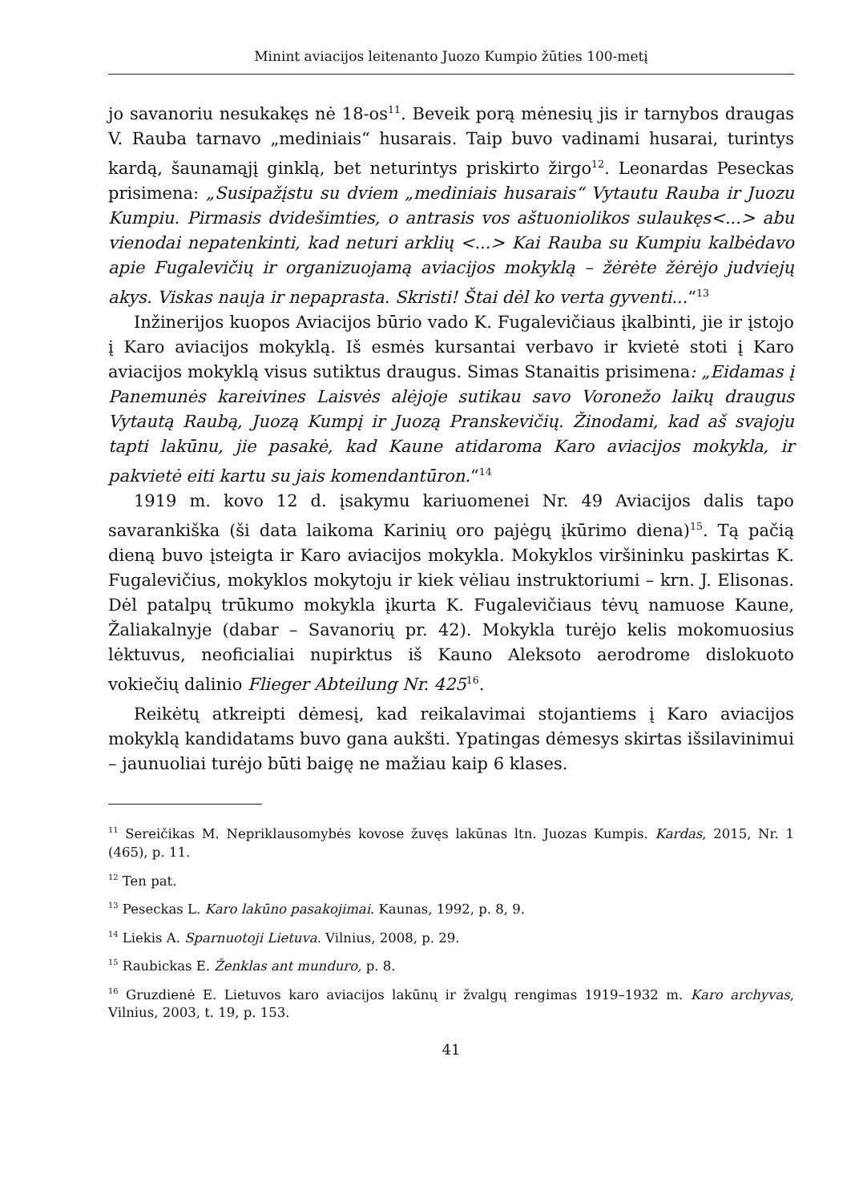Minint aviacijos leitenanto Juozo Kumpio žūties 100-metį
jo savanoriu nesukakęs nė 18-os<sup>11</sup>. Beveik porą mėnesių jis ir tarnybos draugas V. Rauba tarnavo „mediniais“ husarais. Taip buvo vadinami husarai, turintys kardą, šaunamąjį ginklą, bet neturintys priskirto žirgo<sup>12</sup>. Leonardas Peseckas prisimena: „Susipažįstu su dviem „mediniais husarais“ Vytautu Rauba ir Juozu Kumpiu. Pirmasis dvidešimties, o antrasis vos aštuoniolikos sulaukęs<...> abu vienodai nepatenkinti, kad neturi arklių <...> Kai Rauba su Kumpiu kalbėdavo apie Fugalevičių ir organizuojamą aviacijos mokyklą – žėrėte žėrėjo judviejų akys. Viskas nauja ir nepaprasta. Skristi! Štai dėl ko verta gyventi...“<sup>13</sup>
Inžinerijos kuopos Aviacijos būrio vado K. Fugalevičiaus įkalbinti, jie ir įstojo į Karo aviacijos mokyklą. Iš esmės kursantai verbavo ir kvietė stoti į Karo aviacijos mokyklą visus sutiktus draugus. Simas Stanaitis prisimena: „Eidamas į Panemunės kareivines Laisvės alėjoje sutikau savo Voronežo laikų draugus Vytautą Raubą, Juozą Kumpį ir Juozą Pranskevičių. Žinodami, kad aš svajoju tapti lakūnu, jie pasakė, kad Kaune atidaroma Karo aviacijos mokykla, ir pakvietė eiti kartu su jais komendantūron.“<sup>14</sup>
1919 m. kovo 12 d. įsakymu kariuomenei Nr. 49 Aviacijos dalis tapo savarankiška (ši data laikoma Karinių oro pajėgų įkūrimo diena)<sup>15</sup>. Tą pačią dieną buvo įsteigta ir Karo aviacijos mokykla. Mokyklos viršininku paskirtas K. Fugalevičius, mokyklos mokytoju ir kiek vėliau instruktoriumi – krn. J. Elisonas. Dėl patalpų trūkumo mokykla įkurta K. Fugalevičiaus tėvų namuose Kaune, Žaliakalnyje (dabar – Savanorių pr. 42). Mokykla turėjo kelis mokomuosius lėktuvus, neoficialiai nupirktus iš Kauno Aleksoto aerodrome dislokuoto vokiečių dalinio Flieger Abteilung Nr. 425<sup>16</sup>.
Reikėtų atkreipti dėmesį, kad reikalavimai stojantiems į Karo aviacijos mokyklą kandidatams buvo gana aukšti. Ypatingas dėmesys skirtas išsilavinimui – jaunuoliai turėjo būti baigę ne mažiau kaip 6 klases.
<sup>11</sup> Sereičikas M. Nepriklausomybės kovose žuvęs lakūnas ltn. Juozas Kumpis. Kardas, 2015, Nr. 1 (465), p. 11.
<sup>12</sup> Ten pat.
<sup>13</sup> Peseckas L. Karo lakūno pasakojimai. Kaunas, 1992, p. 8, 9.
<sup>14</sup> Liekis A. Sparnuotoji Lietuva. Vilnius, 2008, p. 29.
<sup>15</sup> Raubickas E. Ženklas ant munduro, p. 8.
<sup>16</sup> Gruzdienė E. Lietuvos karo aviacijos lakūnų ir žvalgų rengimas 1919–1932 m. Karo archyvas, Vilnius, 2003, t. 19, p. 153.
41